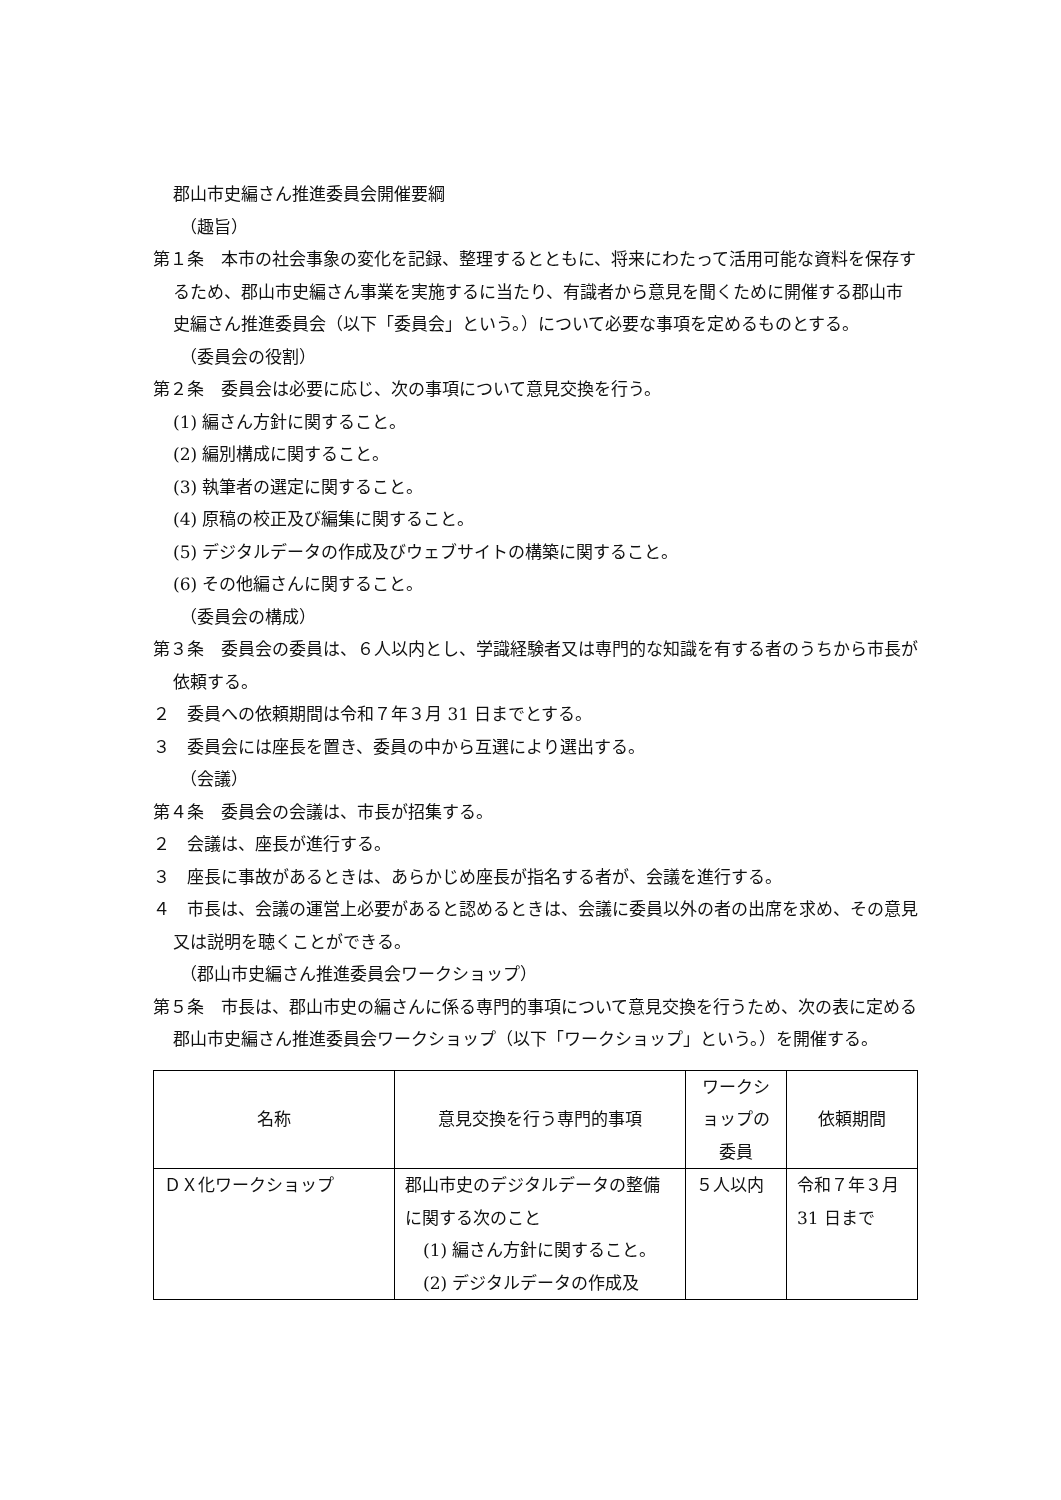郡山市史編さん推進委員会開催要綱
（趣旨）
第１条　本市の社会事象の変化を記録、整理するとともに、将来にわたって活用可能な資料を保存するため、郡山市史編さん事業を実施するに当たり、有識者から意見を聞くために開催する郡山市史編さん推進委員会（以下「委員会」という。）について必要な事項を定めるものとする。
（委員会の役割）
第２条　委員会は必要に応じ、次の事項について意見交換を行う。
(1) 編さん方針に関すること。
(2) 編別構成に関すること。
(3) 執筆者の選定に関すること。
(4) 原稿の校正及び編集に関すること。
(5) デジタルデータの作成及びウェブサイトの構築に関すること。
(6) その他編さんに関すること。
（委員会の構成）
第３条　委員会の委員は、６人以内とし、学識経験者又は専門的な知識を有する者のうちから市長が依頼する。
２　委員への依頼期間は令和７年３月 31 日までとする。
３　委員会には座長を置き、委員の中から互選により選出する。
（会議）
第４条　委員会の会議は、市長が招集する。
２　会議は、座長が進行する。
３　座長に事故があるときは、あらかじめ座長が指名する者が、会議を進行する。
４　市長は、会議の運営上必要があると認めるときは、会議に委員以外の者の出席を求め、その意見又は説明を聴くことができる。
（郡山市史編さん推進委員会ワークショップ）
第５条　市長は、郡山市史の編さんに係る専門的事項について意見交換を行うため、次の表に定める郡山市史編さん推進委員会ワークショップ（以下「ワークショップ」という。）を開催する。
| 名称 | 意見交換を行う専門的事項 | ワークショップの委員 | 依頼期間 |
| ＤＸ化ワークショップ | 郡山市史のデジタルデータの整備に関する次のこと (1) 編さん方針に関すること。 (2) デジタルデータの作成及 | ５人以内 | 令和７年３月 31 日まで |